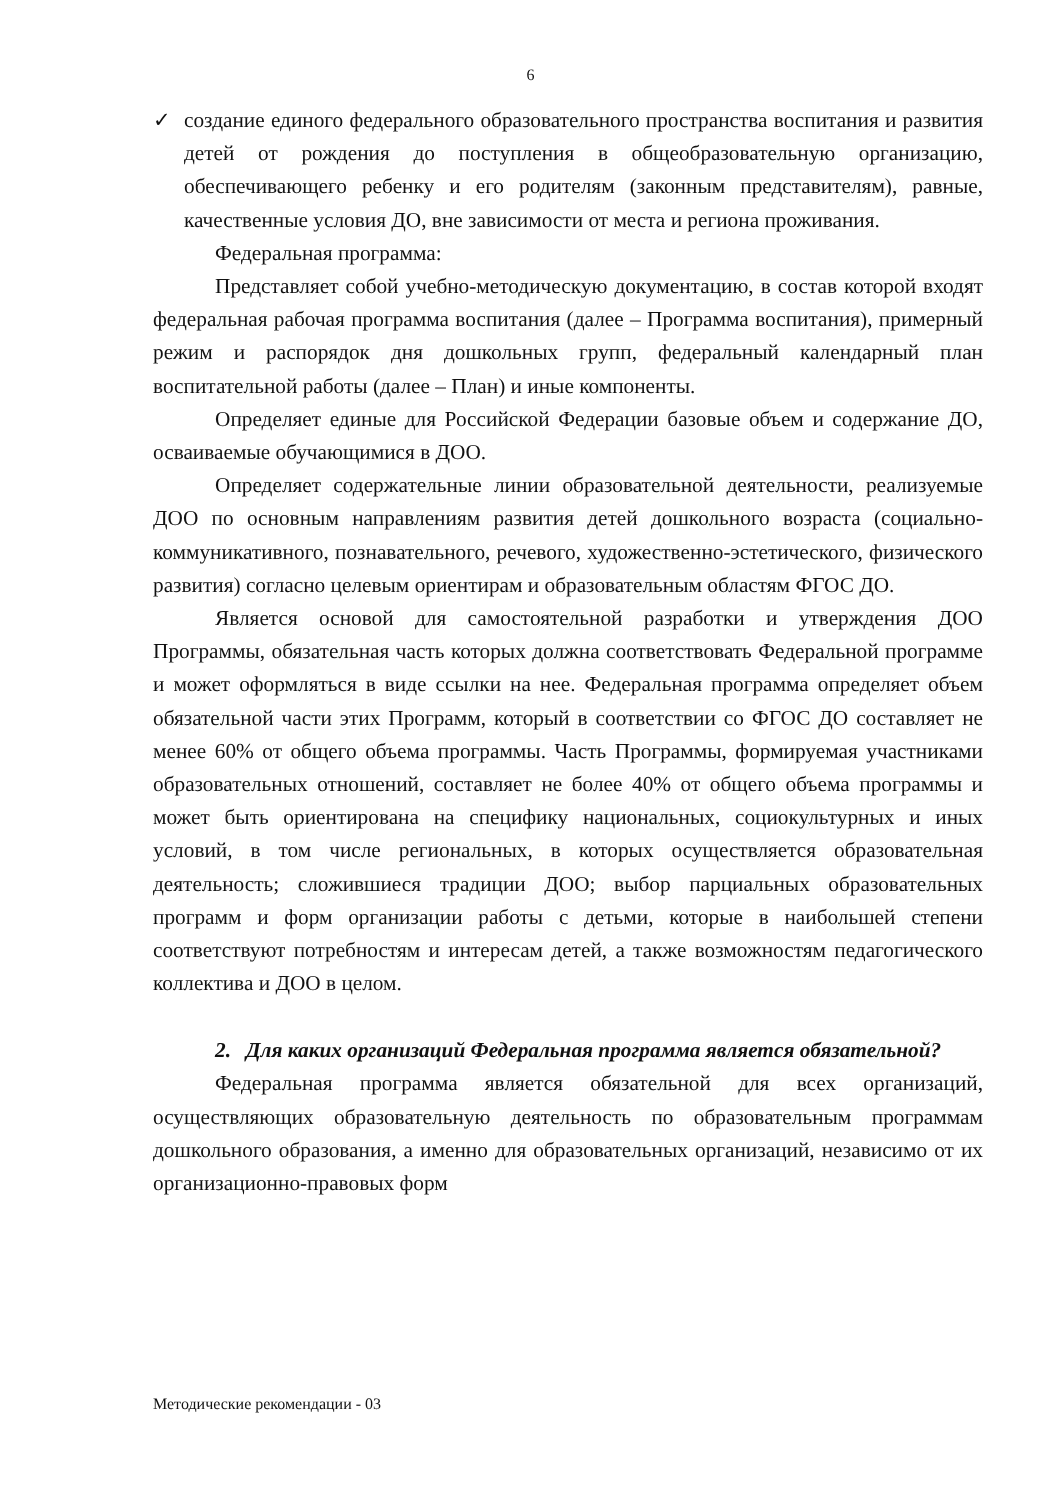6
✓ создание единого федерального образовательного пространства воспитания и развития детей от рождения до поступления в общеобразовательную организацию, обеспечивающего ребенку и его родителям (законным представителям), равные, качественные условия ДО, вне зависимости от места и региона проживания.
Федеральная программа:
Представляет собой учебно-методическую документацию, в состав которой входят федеральная рабочая программа воспитания (далее – Программа воспитания), примерный режим и распорядок дня дошкольных групп, федеральный календарный план воспитательной работы (далее – План) и иные компоненты.
Определяет единые для Российской Федерации базовые объем и содержание ДО, осваиваемые обучающимися в ДОО.
Определяет содержательные линии образовательной деятельности, реализуемые ДОО по основным направлениям развития детей дошкольного возраста (социально-коммуникативного, познавательного, речевого, художественно-эстетического, физического развития) согласно целевым ориентирам и образовательным областям ФГОС ДО.
Является основой для самостоятельной разработки и утверждения ДОО Программы, обязательная часть которых должна соответствовать Федеральной программе и может оформляться в виде ссылки на нее. Федеральная программа определяет объем обязательной части этих Программ, который в соответствии со ФГОС ДО составляет не менее 60% от общего объема программы. Часть Программы, формируемая участниками образовательных отношений, составляет не более 40% от общего объема программы и может быть ориентирована на специфику национальных, социокультурных и иных условий, в том числе региональных, в которых осуществляется образовательная деятельность; сложившиеся традиции ДОО; выбор парциальных образовательных программ и форм организации работы с детьми, которые в наибольшей степени соответствуют потребностям и интересам детей, а также возможностям педагогического коллектива и ДОО в целом.
2. Для каких организаций Федеральная программа является обязательной?
Федеральная программа является обязательной для всех организаций, осуществляющих образовательную деятельность по образовательным программам дошкольного образования, а именно для образовательных организаций, независимо от их организационно-правовых форм
Методические рекомендации - 03